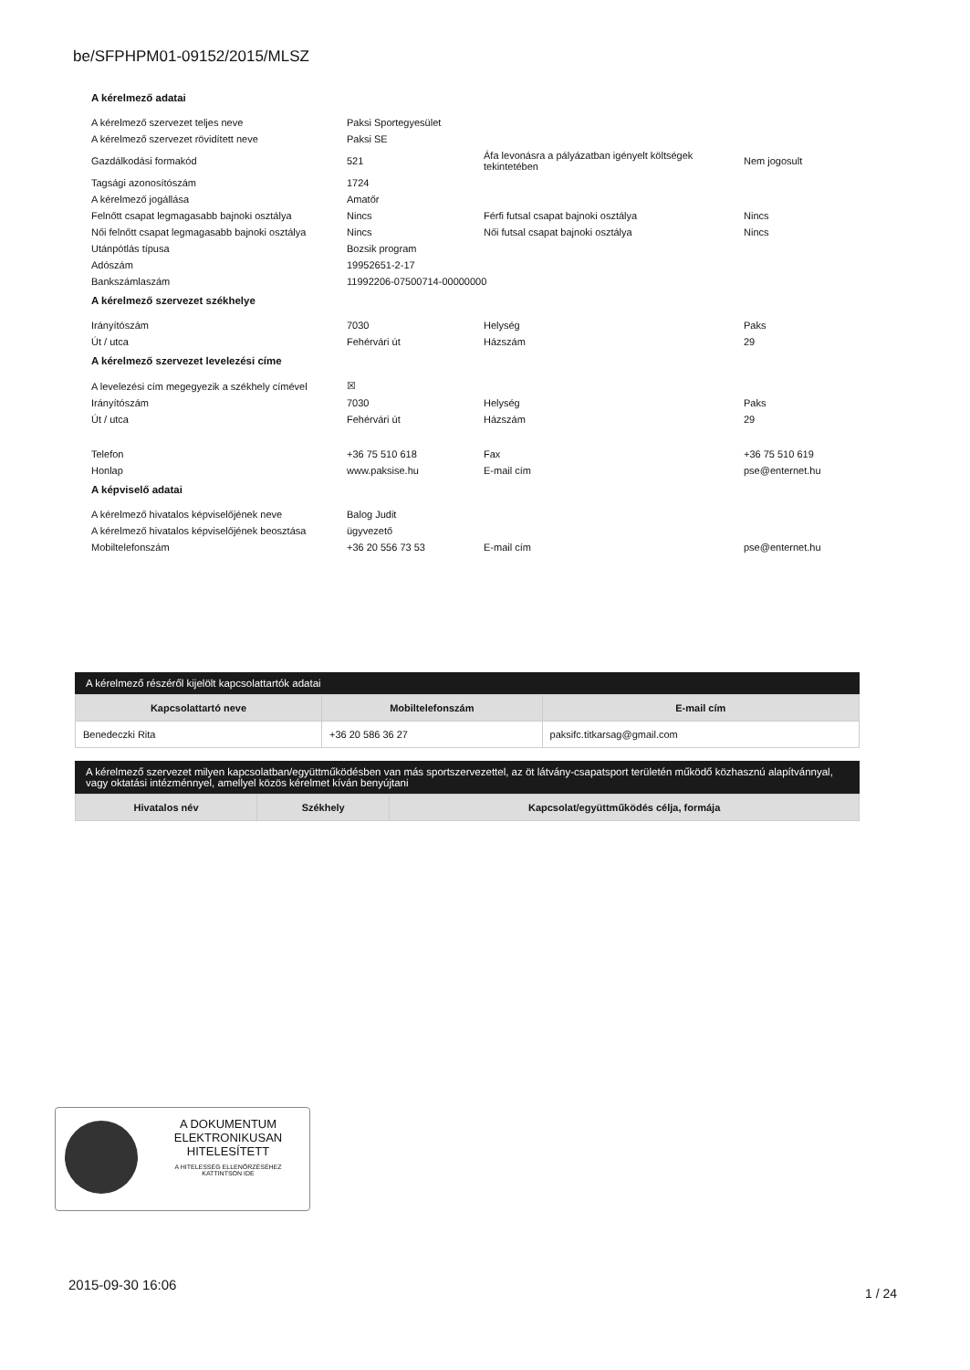be/SFPHPM01-09152/2015/MLSZ
A kérelmező adatai
| A kérelmező szervezet teljes neve | Paksi Sportegyesület | | |
| A kérelmező szervezet rövidített neve | Paksi SE | | |
| Gazdálkodási formakód | 521 | Áfa levonásra a pályázatban igényelt költségek tekintetében | Nem jogosult |
| Tagsági azonosítószám | 1724 | | |
| A kérelmező jogállása | Amatőr | | |
| Felnőtt csapat legmagasabb bajnoki osztálya | Nincs | Férfi futsal csapat bajnoki osztálya | Nincs |
| Női felnőtt csapat legmagasabb bajnoki osztálya | Nincs | Női futsal csapat bajnoki osztálya | Nincs |
| Utánpótlás típusa | Bozsik program | | |
| Adószám | 19952651-2-17 | | |
| Bankszámlaszám | 11992206-07500714-00000000 | | |
A kérelmező szervezet székhelye
| Irányítószám | 7030 | Helység | Paks |
| Út / utca | Fehérvári út | Házszám | 29 |
A kérelmező szervezet levelezési címe
| A levelezési cím megegyezik a székhely címével | ☒ | | |
| Irányítószám | 7030 | Helység | Paks |
| Út / utca | Fehérvári út | Házszám | 29 |
| Telefon | +36 75 510 618 | Fax | +36 75 510 619 |
| Honlap | www.paksise.hu | E-mail cím | pse@enternet.hu |
A képviselő adatai
| A kérelmező hivatalos képviselőjének neve | Balog Judit | | |
| A kérelmező hivatalos képviselőjének beosztása | ügyvezető | | |
| Mobiltelefonszám | +36 20 556 73 53 | E-mail cím | pse@enternet.hu |
A kérelmező részéről kijelölt kapcsolattartók adatai
| Kapcsolattartó neve | Mobiltelefonszám | E-mail cím |
| --- | --- | --- |
| Benedeczki Rita | +36 20 586 36 27 | paksifc.titkarsag@gmail.com |
A kérelmező szervezet milyen kapcsolatban/együttműködésben van más sportszervezettel, az öt látvány-csapatsport területén működő közhasznú alapítvánnyal, vagy oktatási intézménnyel, amellyel közös kérelmet kíván benyújtani
| Hivatalos név | Székhely | Kapcsolat/együttműködés célja, formája |
| --- | --- | --- |
A DOKUMENTUM
ELEKTRONIKUSAN
HITELESÍTETT
A HITELESSÉG ELLENŐRZÉSÉHEZ
KATTINTSON IDE
2015-09-30 16:06
1 / 24